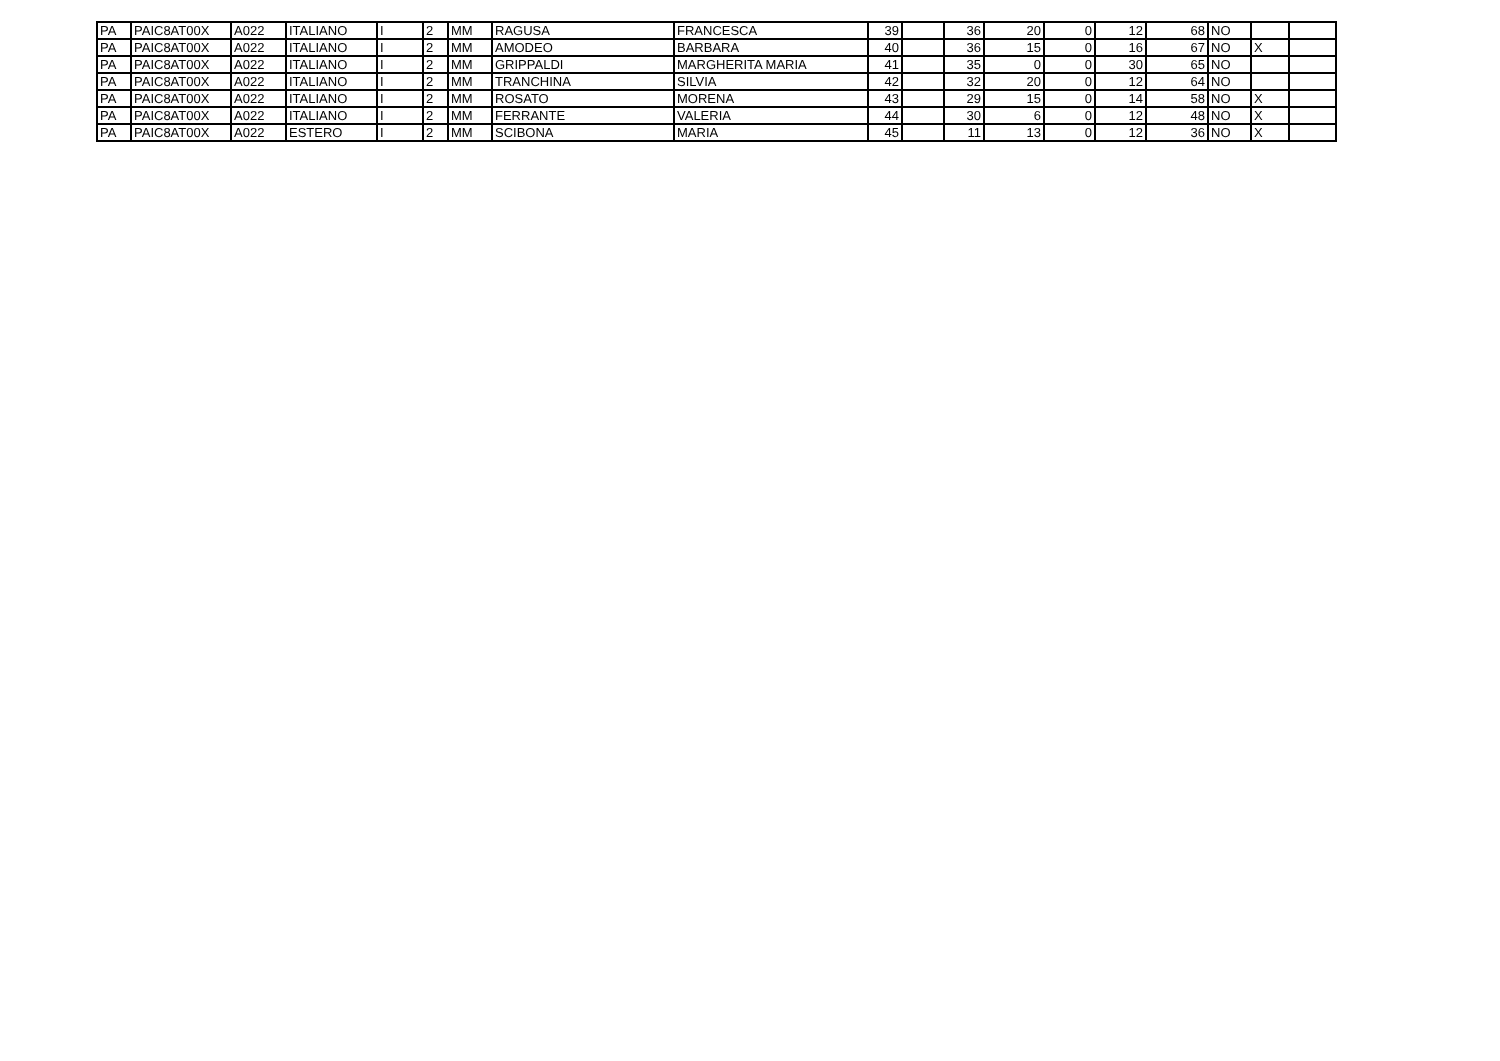| PA | PAIC8AT00X | A022 | ITALIANO | I | 2 | MM | RAGUSA | FRANCESCA | 39 | | 36 | 20 | 0 | 12 | 68 | NO | | |
| PA | PAIC8AT00X | A022 | ITALIANO | I | 2 | MM | AMODEO | BARBARA | 40 | | 36 | 15 | 0 | 16 | 67 | NO | X | |
| PA | PAIC8AT00X | A022 | ITALIANO | I | 2 | MM | GRIPPALDI | MARGHERITA MARIA | 41 | | 35 | 0 | 0 | 30 | 65 | NO | | |
| PA | PAIC8AT00X | A022 | ITALIANO | I | 2 | MM | TRANCHINA | SILVIA | 42 | | 32 | 20 | 0 | 12 | 64 | NO | | |
| PA | PAIC8AT00X | A022 | ITALIANO | I | 2 | MM | ROSATO | MORENA | 43 | | 29 | 15 | 0 | 14 | 58 | NO | X | |
| PA | PAIC8AT00X | A022 | ITALIANO | I | 2 | MM | FERRANTE | VALERIA | 44 | | 30 | 6 | 0 | 12 | 48 | NO | X | |
| PA | PAIC8AT00X | A022 | ESTERO | I | 2 | MM | SCIBONA | MARIA | 45 | | 11 | 13 | 0 | 12 | 36 | NO | X | |